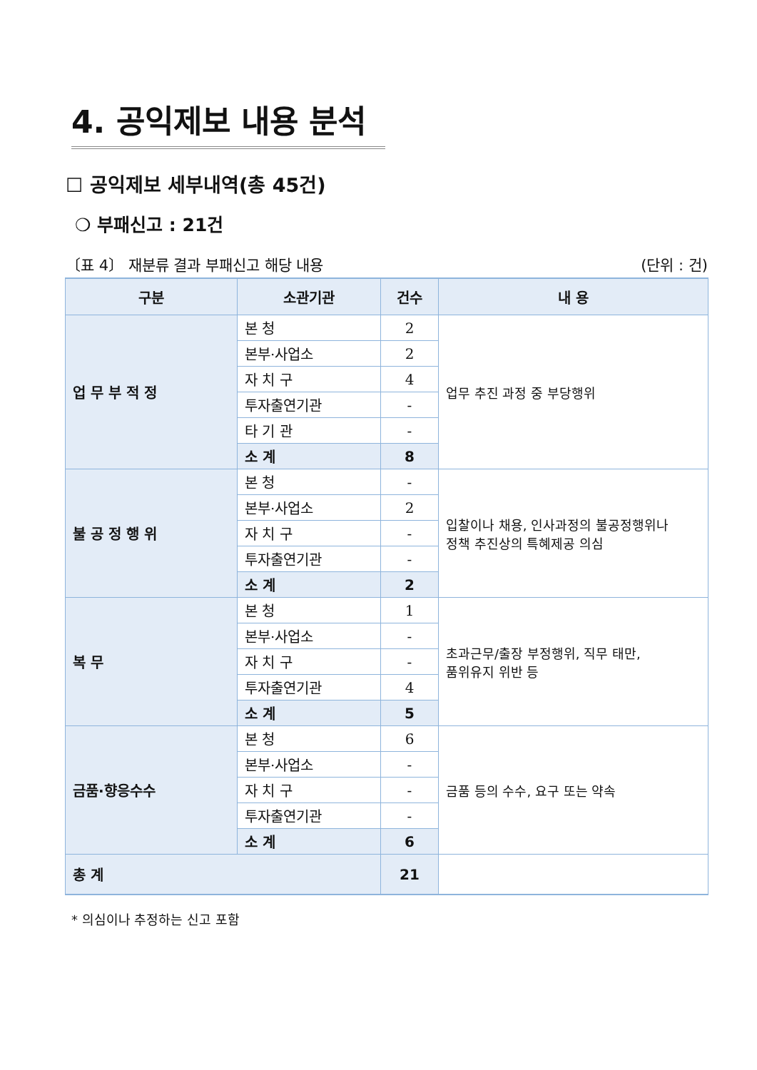4. 공익제보 내용 분석
☐ 공익제보 세부내역(총 45건)
❍ 부패신고 : 21건
〔표 4〕 재분류 결과 부패신고 해당 내용 (단위 : 건)
| 구분 | 소관기관 | 건수 | 내 용 |
| --- | --- | --- | --- |
| 업 무 부 적 정 | 본 청 | 2 | 업무 추진 과정 중 부당행위 |
| | 본부·사업소 | 2 | |
| | 자 치 구 | 4 | |
| | 투자출연기관 | - | |
| | 타 기 관 | - | |
| | 소 계 | 8 | |
| 불 공 정 행 위 | 본 청 | - | 입찰이나 채용, 인사과정의 불공정행위나 정책 추진상의 특혜제공 의심 |
| | 본부·사업소 | 2 | |
| | 자 치 구 | - | |
| | 투자출연기관 | - | |
| | 소 계 | 2 | |
| 복 무 | 본 청 | 1 | 초과근무/출장 부정행위, 직무 태만, 품위유지 위반 등 |
| | 본부·사업소 | - | |
| | 자 치 구 | - | |
| | 투자출연기관 | 4 | |
| | 소 계 | 5 | |
| 금품·향응수수 | 본 청 | 6 | 금품 등의 수수, 요구 또는 약속 |
| | 본부·사업소 | - | |
| | 자 치 구 | - | |
| | 투자출연기관 | - | |
| | 소 계 | 6 | |
| 총 계 | | 21 | |
* 의심이나 추정하는 신고 포함